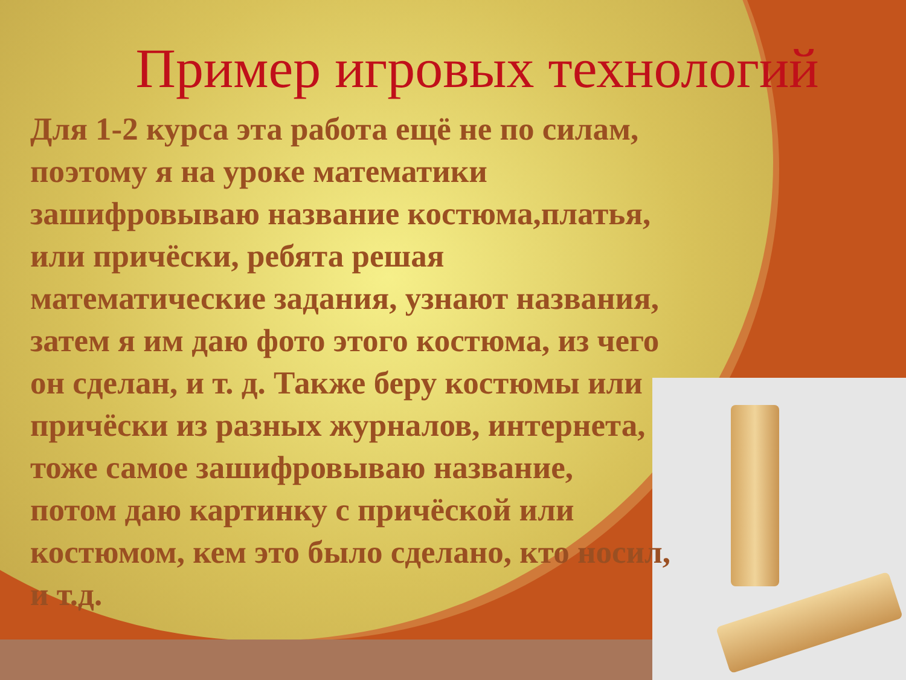Пример игровых технологий
Для 1-2 курса эта работа ещё не по силам,
поэтому я на уроке математики
зашифровываю название костюма,платья,
или причёски, ребята решая
математические задания, узнают названия,
затем я им даю фото этого костюма, из чего
он сделан, и т. д. Также беру костюмы или
причёски из разных журналов, интернета,
тоже самое зашифровываю название,
потом даю картинку с причёской или
костюмом, кем это было сделано, кто носил,
и т.д.